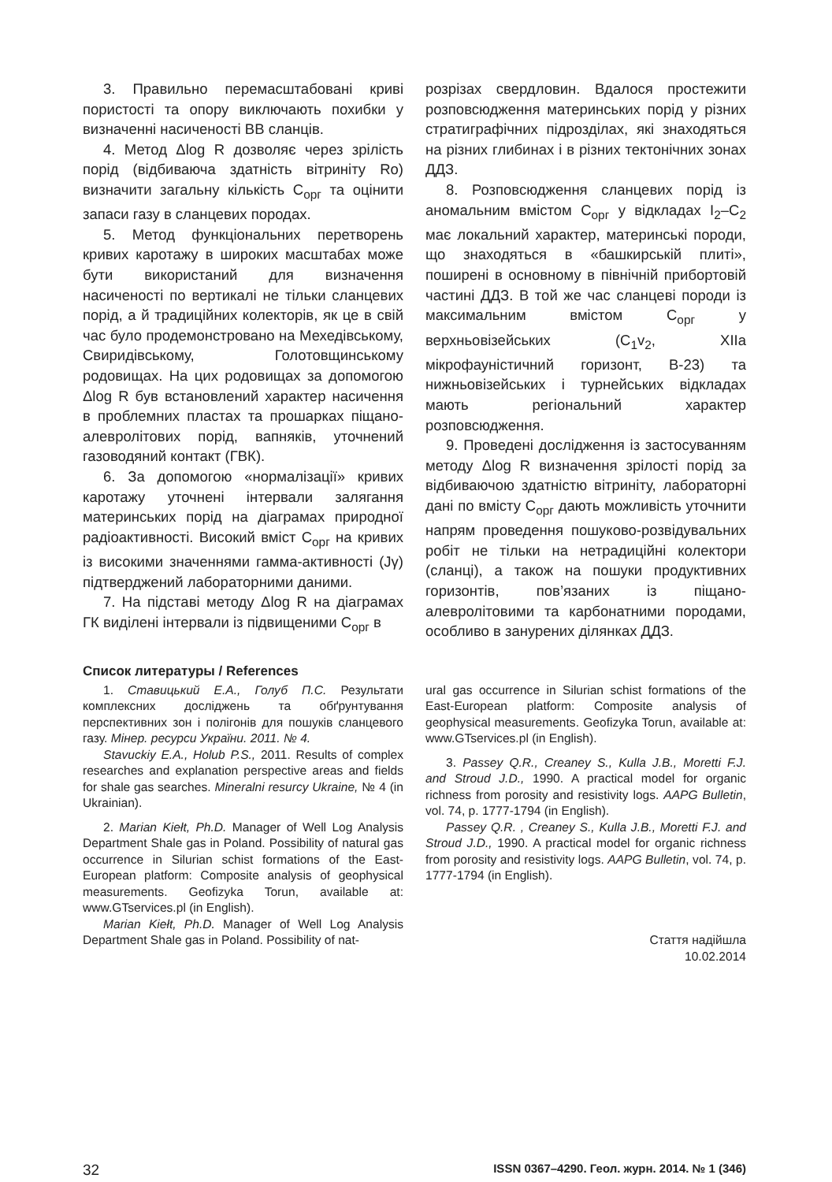3. Правильно перемасштабовані криві пористості та опору виключають похибки у визначенні насиченості ВВ сланців.
4. Метод Δlog R дозволяє через зрілість порід (відбиваюча здатність вітриніту Ro) визначити загальну кількість С<sub>орг</sub> та оцінити запаси газу в сланцевих породах.
5. Метод функціональних перетворень кривих каротажу в широких масштабах може бути використаний для визначення насиченості по вертикалі не тільки сланцевих порід, а й традиційних колекторів, як це в свій час було продемонстровано на Мехедівському, Свиридівському, Голотовщинському родовищах. На цих родовищах за допомогою Δlog R був встановлений характер насичення в проблемних пластах та прошарках піщано-алевролітових порід, вапняків, уточнений газоводяний контакт (ГВК).
6. За допомогою «нормалізації» кривих каротажу уточнені інтервали залягання материнських порід на діаграмах природної радіоактивності. Високий вміст С<sub>орг</sub> на кривих із високими значеннями гамма-активності (Jγ) підтверджений лабораторними даними.
7. На підставі методу Δlog R на діаграмах ГК виділені інтервали із підвищеними С<sub>орг</sub> в
розрізах свердловин. Вдалося простежити розповсюдження материнських порід у різних стратиграфічних підрозділах, які знаходяться на різних глибинах і в різних тектонічних зонах ДДЗ.
8. Розповсюдження сланцевих порід із аномальним вмістом С<sub>орг</sub> у відкладах I<sub>2</sub>–C<sub>2</sub> має локальний характер, материнські породи, що знаходяться в «башкирській плиті», поширені в основному в північній прибортовій частині ДДЗ. В той же час сланцеві породи із максимальним вмістом С<sub>орг</sub> у верхньовізейських (C<sub>1</sub>v<sub>2</sub>, XIIа мікрофауністичний горизонт, В-23) та нижньовізейських і турнейських відкладах мають регіональний характер розповсюдження.
9. Проведені дослідження із застосуванням методу Δlog R визначення зрілості порід за відбиваючою здатністю вітриніту, лабораторні дані по вмісту С<sub>орг</sub> дають можливість уточнити напрям проведення пошуково-розвідувальних робіт не тільки на нетрадиційні колектори (сланці), а також на пошуки продуктивних горизонтів, пов’язаних із піщано-алевролітовими та карбонатними породами, особливо в занурених ділянках ДДЗ.
Список литературы / References
1. Ставицький Е.А., Голуб П.С. Результати комплексних досліджень та обґрунтування перспективних зон і полігонів для пошуків сланцевого газу. Мінер. ресурси України. 2011. № 4.
Stavuckiy E.A., Holub P.S., 2011. Results of complex researches and explanation perspective areas and fields for shale gas searches. Mineralni resurcy Ukraine, № 4 (in Ukrainian).
2. Marian Kiełt, Ph.D. Manager of Well Log Analysis Department Shale gas in Poland. Possibility of natural gas occurrence in Silurian schist formations of the East-European platform: Composite analysis of geophysical measurements. Geofizyka Torun, available at: www.GTservices.pl (in English).
Marian Kiełt, Ph.D. Manager of Well Log Analysis Department Shale gas in Poland. Possibility of nat-
ural gas occurrence in Silurian schist formations of the East-European platform: Composite analysis of geophysical measurements. Geofizyka Torun, available at: www.GTservices.pl (in English).
3. Passey Q.R., Creaney S., Kulla J.B., Moretti F.J. and Stroud J.D., 1990. A practical model for organic richness from porosity and resistivity logs. AAPG Bulletin, vol. 74, p. 1777-1794 (in English).
Passey Q.R. , Creaney S., Kulla J.B., Moretti F.J. and Stroud J.D., 1990. A practical model for organic richness from porosity and resistivity logs. AAPG Bulletin, vol. 74, p. 1777-1794 (in English).
Стаття надійшла
10.02.2014
32 ISSN 0367–4290. Геол. журн. 2014. № 1 (346)